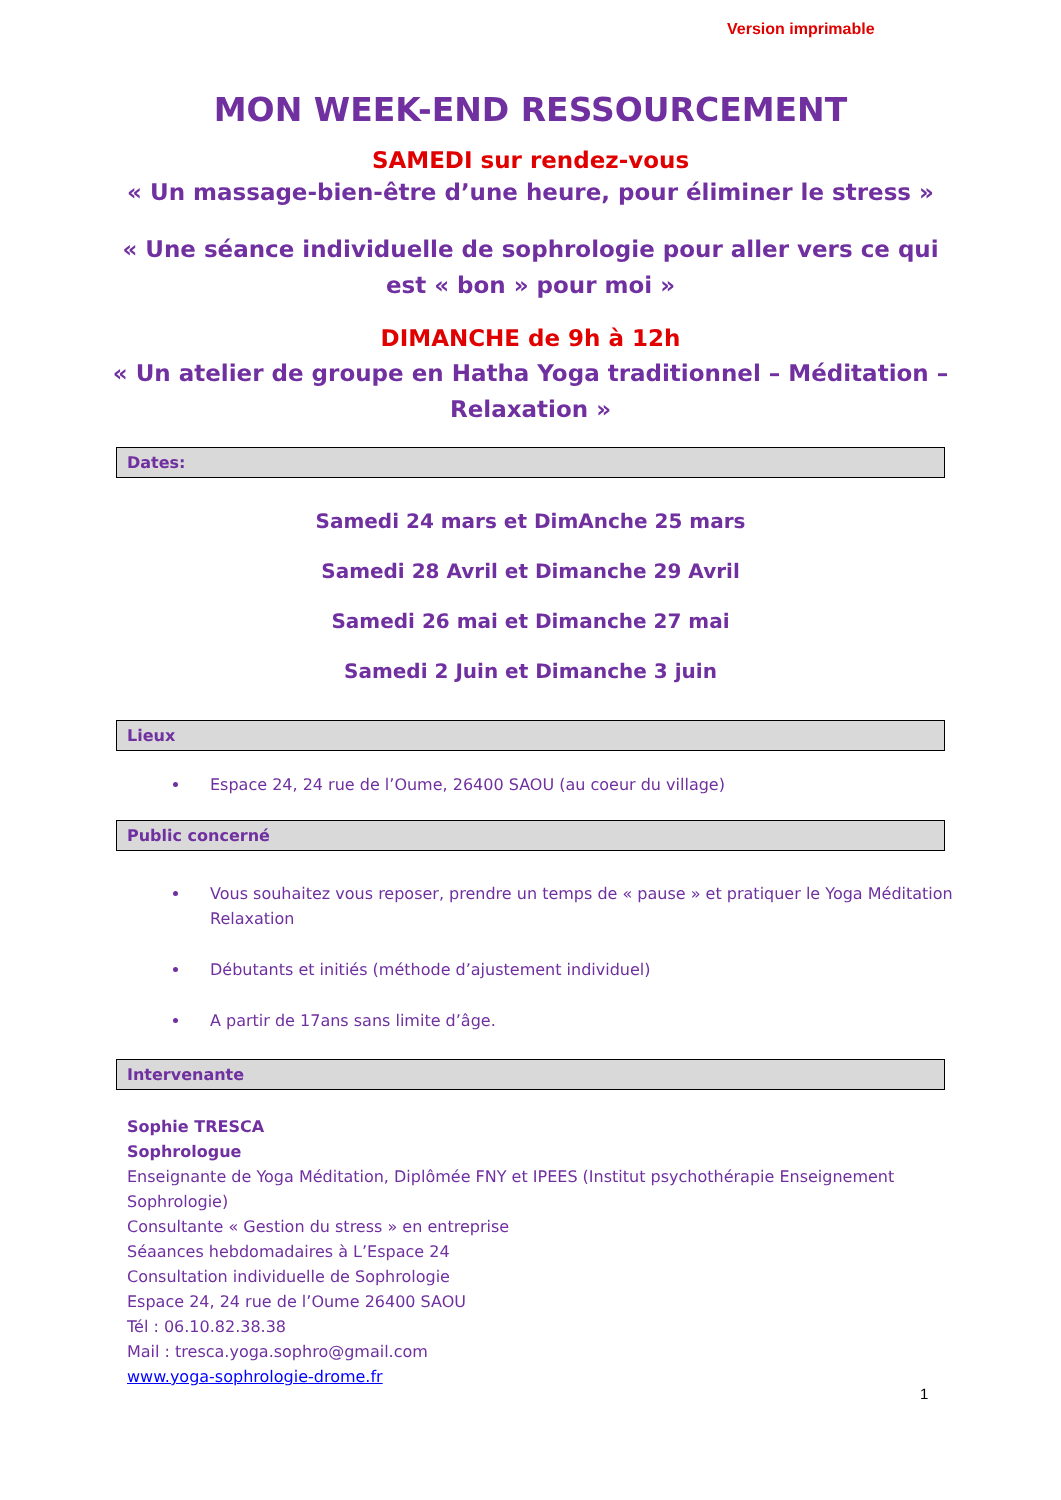Version imprimable
MON WEEK-END RESSOURCEMENT
SAMEDI sur rendez-vous
« Un massage-bien-être d’une heure, pour éliminer le stress »
« Une séance individuelle de sophrologie pour aller vers ce qui est « bon » pour moi »
DIMANCHE de 9h à 12h
« Un atelier de groupe en Hatha Yoga traditionnel – Méditation – Relaxation »
Dates:
Samedi 24 mars et DimAnche 25 mars
Samedi 28 Avril et Dimanche 29 Avril
Samedi 26 mai et Dimanche 27 mai
Samedi 2 Juin et Dimanche 3 juin
Lieux
Espace 24, 24 rue de l’Oume, 26400 SAOU (au coeur du village)
Public concerné
Vous souhaitez vous reposer, prendre un temps de « pause » et pratiquer le Yoga Méditation Relaxation
Débutants et initiés (méthode d’ajustement individuel)
A partir de 17ans sans limite d’âge.
Intervenante
Sophie TRESCA
Sophrologue
Enseignante de Yoga Méditation, Diplômée FNY et IPEES (Institut psychothérapie Enseignement Sophrologie)
Consultante « Gestion du stress » en entreprise
Séaances hebdomadaires à L’Espace 24
Consultation individuelle de Sophrologie
Espace 24, 24 rue de l’Oume 26400 SAOU
Tél : 06.10.82.38.38
Mail : tresca.yoga.sophro@gmail.com
www.yoga-sophrologie-drome.fr
1